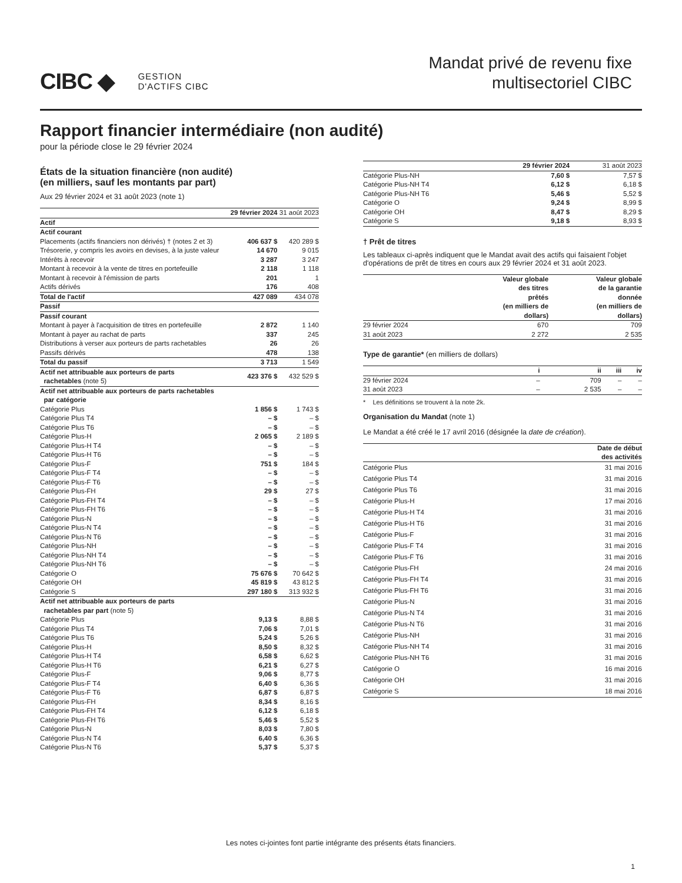CIBC ◆ GESTION
D'ACTIFS CIBC
Mandat privé de revenu fixe
multisectoriel CIBC
Rapport financier intermédiaire (non audité)
pour la période close le 29 février 2024
États de la situation financière (non audité)
(en milliers, sauf les montants par part)
Aux 29 février 2024 et 31 août 2023 (note 1)
| | 29 février 2024 | 31 août 2023 |
| Actif | | |
| Actif courant | | |
| Placements (actifs financiers non dérivés) † (notes 2 et 3) | 406 637 $ | 420 289 $ |
| Trésorerie, y compris les avoirs en devises, à la juste valeur | 14 670 | 9 015 |
| Intérêts à recevoir | 3 287 | 3 247 |
| Montant à recevoir à la vente de titres en portefeuille | 2 118 | 1 118 |
| Montant à recevoir à l'émission de parts | 201 | 1 |
| Actifs dérivés | 176 | 408 |
| Total de l'actif | 427 089 | 434 078 |
| Passif | | |
| Passif courant | | |
| Montant à payer à l'acquisition de titres en portefeuille | 2 872 | 1 140 |
| Montant à payer au rachat de parts | 337 | 245 |
| Distributions à verser aux porteurs de parts rachetables | 26 | 26 |
| Passifs dérivés | 478 | 138 |
| Total du passif | 3 713 | 1 549 |
| Actif net attribuable aux porteurs de parts rachetables (note 5) | 423 376 $ | 432 529 $ |
| Actif net attribuable aux porteurs de parts rachetables par catégorie | | |
| Catégorie Plus | 1 856 $ | 1 743 $ |
| Catégorie Plus T4 | – $ | – $ |
| Catégorie Plus T6 | – $ | – $ |
| Catégorie Plus-H | 2 065 $ | 2 189 $ |
| Catégorie Plus-H T4 | – $ | – $ |
| Catégorie Plus-H T6 | – $ | – $ |
| Catégorie Plus-F | 751 $ | 184 $ |
| Catégorie Plus-F T4 | – $ | – $ |
| Catégorie Plus-F T6 | – $ | – $ |
| Catégorie Plus-FH | 29 $ | 27 $ |
| Catégorie Plus-FH T4 | – $ | – $ |
| Catégorie Plus-FH T6 | – $ | – $ |
| Catégorie Plus-N | – $ | – $ |
| Catégorie Plus-N T4 | – $ | – $ |
| Catégorie Plus-N T6 | – $ | – $ |
| Catégorie Plus-NH | – $ | – $ |
| Catégorie Plus-NH T4 | – $ | – $ |
| Catégorie Plus-NH T6 | – $ | – $ |
| Catégorie O | 75 676 $ | 70 642 $ |
| Catégorie OH | 45 819 $ | 43 812 $ |
| Catégorie S | 297 180 $ | 313 932 $ |
| Actif net attribuable aux porteurs de parts rachetables par part (note 5) | | |
| Catégorie Plus | 9,13 $ | 8,88 $ |
| Catégorie Plus T4 | 7,06 $ | 7,01 $ |
| Catégorie Plus T6 | 5,24 $ | 5,26 $ |
| Catégorie Plus-H | 8,50 $ | 8,32 $ |
| Catégorie Plus-H T4 | 6,58 $ | 6,62 $ |
| Catégorie Plus-H T6 | 6,21 $ | 6,27 $ |
| Catégorie Plus-F | 9,06 $ | 8,77 $ |
| Catégorie Plus-F T4 | 6,40 $ | 6,36 $ |
| Catégorie Plus-F T6 | 6,87 $ | 6,87 $ |
| Catégorie Plus-FH | 8,34 $ | 8,16 $ |
| Catégorie Plus-FH T4 | 6,12 $ | 6,18 $ |
| Catégorie Plus-FH T6 | 5,46 $ | 5,52 $ |
| Catégorie Plus-N | 8,03 $ | 7,80 $ |
| Catégorie Plus-N T4 | 6,40 $ | 6,36 $ |
| Catégorie Plus-N T6 | 5,37 $ | 5,37 $ |
| | 29 février 2024 | 31 août 2023 |
| Catégorie Plus-NH | 7,60 $ | 7,57 $ |
| Catégorie Plus-NH T4 | 6,12 $ | 6,18 $ |
| Catégorie Plus-NH T6 | 5,46 $ | 5,52 $ |
| Catégorie O | 9,24 $ | 8,99 $ |
| Catégorie OH | 8,47 $ | 8,29 $ |
| Catégorie S | 9,18 $ | 8,93 $ |
† Prêt de titres
Les tableaux ci-après indiquent que le Mandat avait des actifs qui faisaient l'objet d'opérations de prêt de titres en cours aux 29 février 2024 et 31 août 2023.
| | Valeur globale des titres prêtés (en milliers de dollars) | Valeur globale de la garantie donnée (en milliers de dollars) |
| --- | --- | --- |
| 29 février 2024 | 670 | 709 |
| 31 août 2023 | 2 272 | 2 535 |
Type de garantie* (en milliers de dollars)
| | i | ii | iii | iv |
| --- | --- | --- | --- | --- |
| 29 février 2024 | – | 709 | – | – |
| 31 août 2023 | – | 2 535 | – | – |
* Les définitions se trouvent à la note 2k.
Organisation du Mandat (note 1)
Le Mandat a été créé le 17 avril 2016 (désignée la date de création).
| | Date de début des activités |
| --- | --- |
| Catégorie Plus | 31 mai 2016 |
| Catégorie Plus T4 | 31 mai 2016 |
| Catégorie Plus T6 | 31 mai 2016 |
| Catégorie Plus-H | 17 mai 2016 |
| Catégorie Plus-H T4 | 31 mai 2016 |
| Catégorie Plus-H T6 | 31 mai 2016 |
| Catégorie Plus-F | 31 mai 2016 |
| Catégorie Plus-F T4 | 31 mai 2016 |
| Catégorie Plus-F T6 | 31 mai 2016 |
| Catégorie Plus-FH | 24 mai 2016 |
| Catégorie Plus-FH T4 | 31 mai 2016 |
| Catégorie Plus-FH T6 | 31 mai 2016 |
| Catégorie Plus-N | 31 mai 2016 |
| Catégorie Plus-N T4 | 31 mai 2016 |
| Catégorie Plus-N T6 | 31 mai 2016 |
| Catégorie Plus-NH | 31 mai 2016 |
| Catégorie Plus-NH T4 | 31 mai 2016 |
| Catégorie Plus-NH T6 | 31 mai 2016 |
| Catégorie O | 16 mai 2016 |
| Catégorie OH | 31 mai 2016 |
| Catégorie S | 18 mai 2016 |
Les notes ci-jointes font partie intégrante des présents états financiers.
1